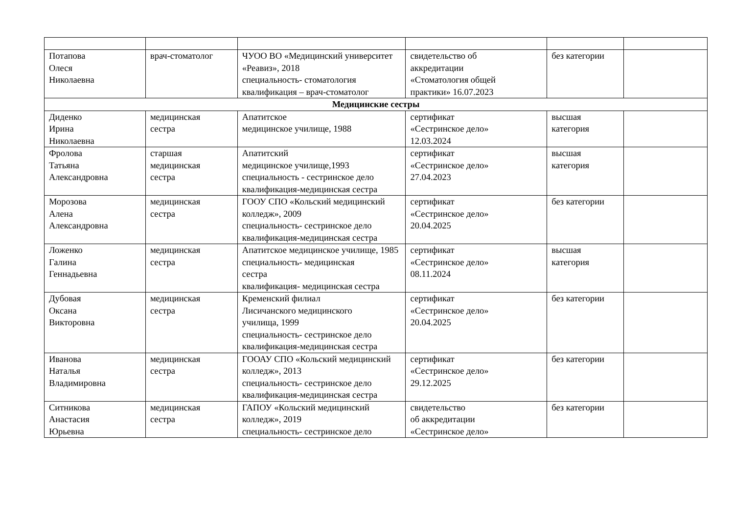| Потапова Олеся Николаевна | врач-стоматолог | ЧУОО ВО «Медицинский университет «Реавиз», 2018 специальность- стоматология квалификация – врач-стоматолог | свидетельство об аккредитации «Стоматология общей практики» 16.07.2023 | без категории | |
| Медицинские сестры | | | | | |
| Диденко Ирина Николаевна | медицинская сестра | Апатитское медицинское училище, 1988 | сертификат «Сестринское дело» 12.03.2024 | высшая категория | |
| Фролова Татьяна Александровна | старшая медицинская сестра | Апатитский медицинское училище,1993 специальность - сестринское дело квалификация-медицинская сестра | сертификат «Сестринское дело» 27.04.2023 | высшая категория | |
| Морозова Алена Александровна | медицинская сестра | ГООУ СПО «Кольский медицинский колледж», 2009 специальность- сестринское дело квалификация-медицинская сестра | сертификат «Сестринское дело» 20.04.2025 | без категории | |
| Ложенко Галина Геннадьевна | медицинская сестра | Апатитское медицинское училище, 1985 специальность- медицинская сестра квалификация- медицинская сестра | сертификат «Сестринское дело» 08.11.2024 | высшая категория | |
| Дубовая Оксана Викторовна | медицинская сестра | Кременский филиал Лисичанского медицинского училища, 1999 специальность- сестринское дело квалификация-медицинская сестра | сертификат «Сестринское дело» 20.04.2025 | без категории | |
| Иванова Наталья Владимировна | медицинская сестра | ГООАУ СПО «Кольский медицинский колледж», 2013 специальность- сестринское дело квалификация-медицинская сестра | сертификат «Сестринское дело» 29.12.2025 | без категории | |
| Ситникова Анастасия Юрьевна | медицинская сестра | ГАПОУ «Кольский медицинский колледж», 2019 специальность- сестринское дело | свидетельство об аккредитации «Сестринское дело» | без категории | |